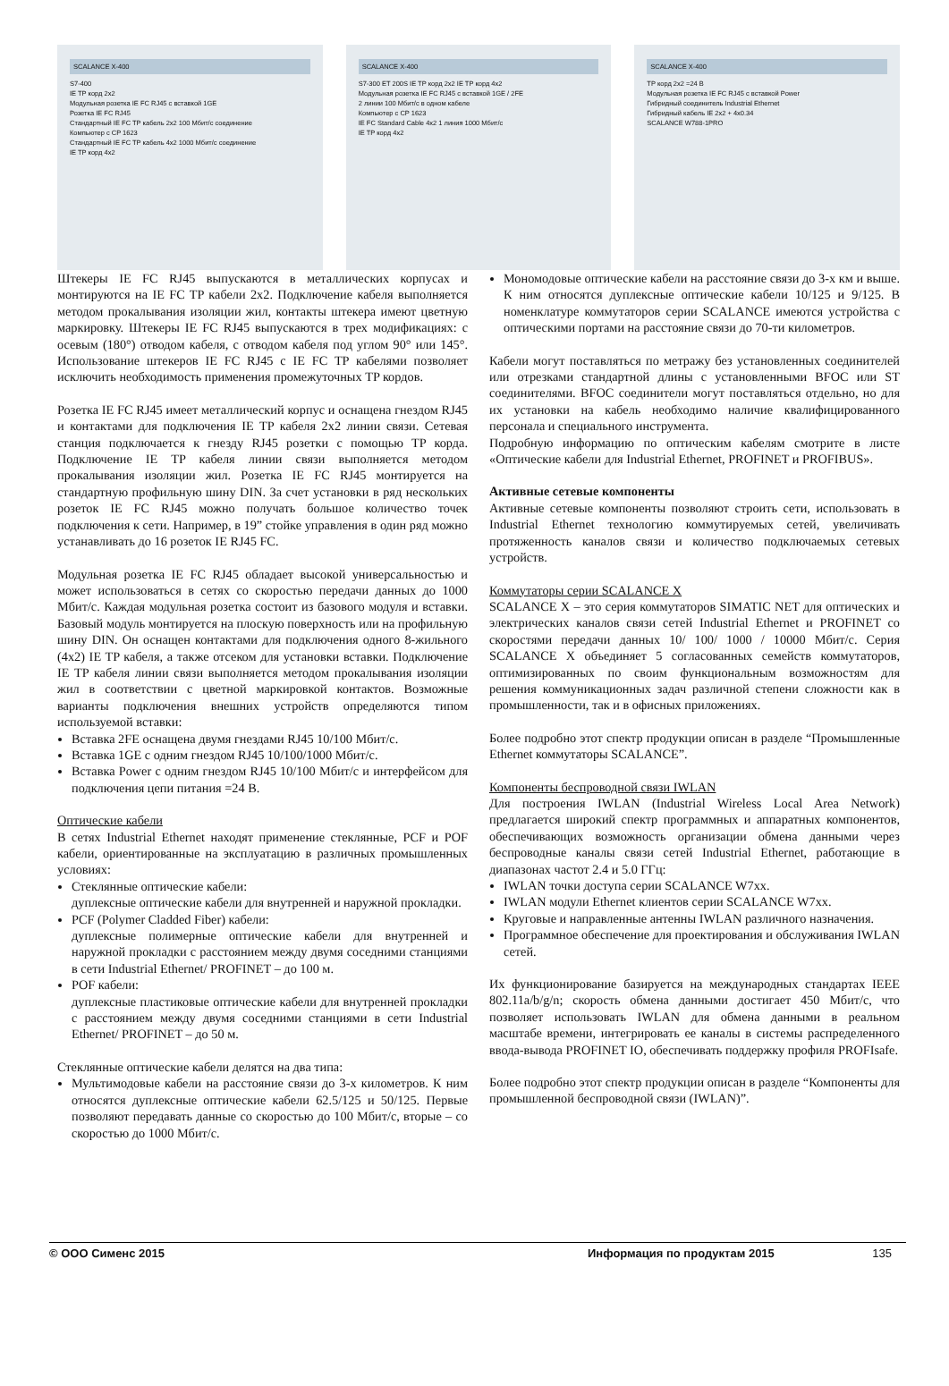SCALANCE X-400
S7-400
IE TP корд 2x2
Модульная розетка IE FC RJ45 с вставкой 1GE
Розетка IE FC RJ45
Стандартный IE FC TP кабель 2x2 100 Мбит/с соединение
Компьютер с CP 1623
Стандартный IE FC TP кабель 4x2 1000 Мбит/с соединение
IE TP корд 4x2
SCALANCE X-400
S7-300 ET 200S IE TP корд 2x2 IE TP корд 4x2
Модульная розетка IE FC RJ45 с вставкой 1GE / 2FE
2 линии 100 Мбит/с в одном кабеле
Компьютер с CP 1623
IE FC Standard Cable 4x2 1 линия 1000 Мбит/с
IE TP корд 4x2
SCALANCE X-400
TP корд 2x2 =24 B
Модульная розетка IE FC RJ45 с вставкой Power
Гибридный соединитель Industrial Ethernet
Гибридный кабель IE 2x2 + 4x0.34
SCALANCE W788-1PRO
Штекеры IE FC RJ45 выпускаются в металлических корпусах и монтируются на IE FC TP кабели 2x2. Подключение кабеля выполняется методом прокалывания изоляции жил, контакты штекера имеют цветную маркировку. Штекеры IE FC RJ45 выпускаются в трех модификациях: с осевым (180°) отводом кабеля, с отводом кабеля под углом 90° или 145°. Использование штекеров IE FC RJ45 с IE FC TP кабелями позволяет исключить необходимость применения промежуточных TP кордов.
Розетка IE FC RJ45 имеет металлический корпус и оснащена гнездом RJ45 и контактами для подключения IE TP кабеля 2x2 линии связи. Сетевая станция подключается к гнезду RJ45 розетки с помощью TP корда. Подключение IE TP кабеля линии связи выполняется методом прокалывания изоляции жил. Розетка IE FC RJ45 монтируется на стандартную профильную шину DIN. За счет установки в ряд нескольких розеток IE FC RJ45 можно получать большое количество точек подключения к сети. Например, в 19” стойке управления в один ряд можно устанавливать до 16 розеток IE RJ45 FC.
Модульная розетка IE FC RJ45 обладает высокой универсальностью и может использоваться в сетях со скоростью передачи данных до 1000 Мбит/с. Каждая модульная розетка состоит из базового модуля и вставки. Базовый модуль монтируется на плоскую поверхность или на профильную шину DIN. Он оснащен контактами для подключения одного 8-жильного (4x2) IE TP кабеля, а также отсеком для установки вставки. Подключение IE TP кабеля линии связи выполняется методом прокалывания изоляции жил в соответствии с цветной маркировкой контактов. Возможные варианты подключения внешних устройств определяются типом используемой вставки:
Вставка 2FE оснащена двумя гнездами RJ45 10/100 Мбит/с.
Вставка 1GE с одним гнездом RJ45 10/100/1000 Мбит/с.
Вставка Power с одним гнездом RJ45 10/100 Мбит/с и интерфейсом для подключения цепи питания =24 В.
Оптические кабели
В сетях Industrial Ethernet находят применение стеклянные, PCF и POF кабели, ориентированные на эксплуатацию в различных промышленных условиях:
Стеклянные оптические кабели:
дуплексные оптические кабели для внутренней и наружной прокладки.
PCF (Polymer Cladded Fiber) кабели:
дуплексные полимерные оптические кабели для внутренней и наружной прокладки с расстоянием между двумя соседними станциями в сети Industrial Ethernet/ PROFINET – до 100 м.
POF кабели:
дуплексные пластиковые оптические кабели для внутренней прокладки с расстоянием между двумя соседними станциями в сети Industrial Ethernet/ PROFINET – до 50 м.
Стеклянные оптические кабели делятся на два типа:
Мультимодовые кабели на расстояние связи до 3-х километров. К ним относятся дуплексные оптические кабели 62.5/125 и 50/125. Первые позволяют передавать данные со скоростью до 100 Мбит/с, вторые – со скоростью до 1000 Мбит/с.
Мономодовые оптические кабели на расстояние связи до 3-х км и выше. К ним относятся дуплексные оптические кабели 10/125 и 9/125. В номенклатуре коммутаторов серии SCALANCE имеются устройства с оптическими портами на расстояние связи до 70-ти километров.
Кабели могут поставляться по метражу без установленных соединителей или отрезками стандартной длины с установленными BFOC или ST соединителями. BFOC соединители могут поставляться отдельно, но для их установки на кабель необходимо наличие квалифицированного персонала и специального инструмента.
Подробную информацию по оптическим кабелям смотрите в листе «Оптические кабели для Industrial Ethernet, PROFINET и PROFIBUS».
Активные сетевые компоненты
Активные сетевые компоненты позволяют строить сети, использовать в Industrial Ethernet технологию коммутируемых сетей, увеличивать протяженность каналов связи и количество подключаемых сетевых устройств.
Коммутаторы серии SCALANCE X
SCALANCE X – это серия коммутаторов SIMATIC NET для оптических и электрических каналов связи сетей Industrial Ethernet и PROFINET со скоростями передачи данных 10/ 100/ 1000 / 10000 Мбит/с. Серия SCALANCE X объединяет 5 согласованных семейств коммутаторов, оптимизированных по своим функциональным возможностям для решения коммуникационных задач различной степени сложности как в промышленности, так и в офисных приложениях.
Более подробно этот спектр продукции описан в разделе “Промышленные Ethernet коммутаторы SCALANCE”.
Компоненты беспроводной связи IWLAN
Для построения IWLAN (Industrial Wireless Local Area Network) предлагается широкий спектр программных и аппаратных компонентов, обеспечивающих возможность организации обмена данными через беспроводные каналы связи сетей Industrial Ethernet, работающие в диапазонах частот 2.4 и 5.0 ГГц:
IWLAN точки доступа серии SCALANCE W7xx.
IWLAN модули Ethernet клиентов серии SCALANCE W7xx.
Круговые и направленные антенны IWLAN различного назначения.
Программное обеспечение для проектирования и обслуживания IWLAN сетей.
Их функционирование базируется на международных стандартах IEEE 802.11a/b/g/n; скорость обмена данными достигает 450 Мбит/с, что позволяет использовать IWLAN для обмена данными в реальном масштабе времени, интегрировать ее каналы в системы распределенного ввода-вывода PROFINET IO, обеспечивать поддержку профиля PROFIsafe.
Более подробно этот спектр продукции описан в разделе “Компоненты для промышленной беспроводной связи (IWLAN)”.
© ООО Сименс 2015 Информация по продуктам 2015 135